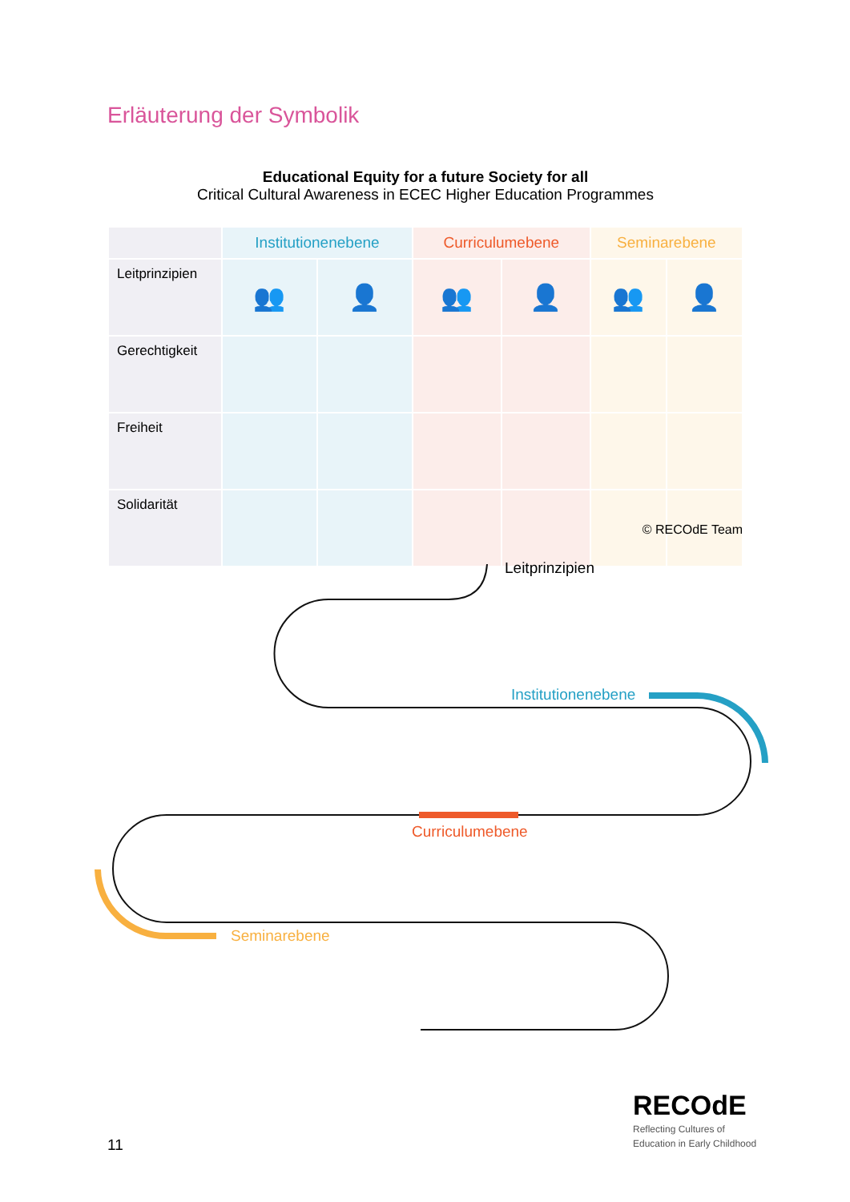Erläuterung der Symbolik
Educational Equity for a future Society for all
Critical Cultural Awareness in ECEC Higher Education Programmes
| | Institutionenebene | | Curriculumebene | | Seminarebene | |
| --- | --- | --- | --- | --- | --- | --- |
| Leitprinzipien | 👥 | 👤 | 👥 | 👤 | 👥 | 👤 |
| Gerechtigkeit | | | | | | |
| Freiheit | | | | | | |
| Solidarität | | | | | | |
© RECOdE Team
Leitprinzipien
Institutionenebene
Curriculumebene
Seminarebene
11
RECOdE
Reflecting Cultures of
Education in Early Childhood